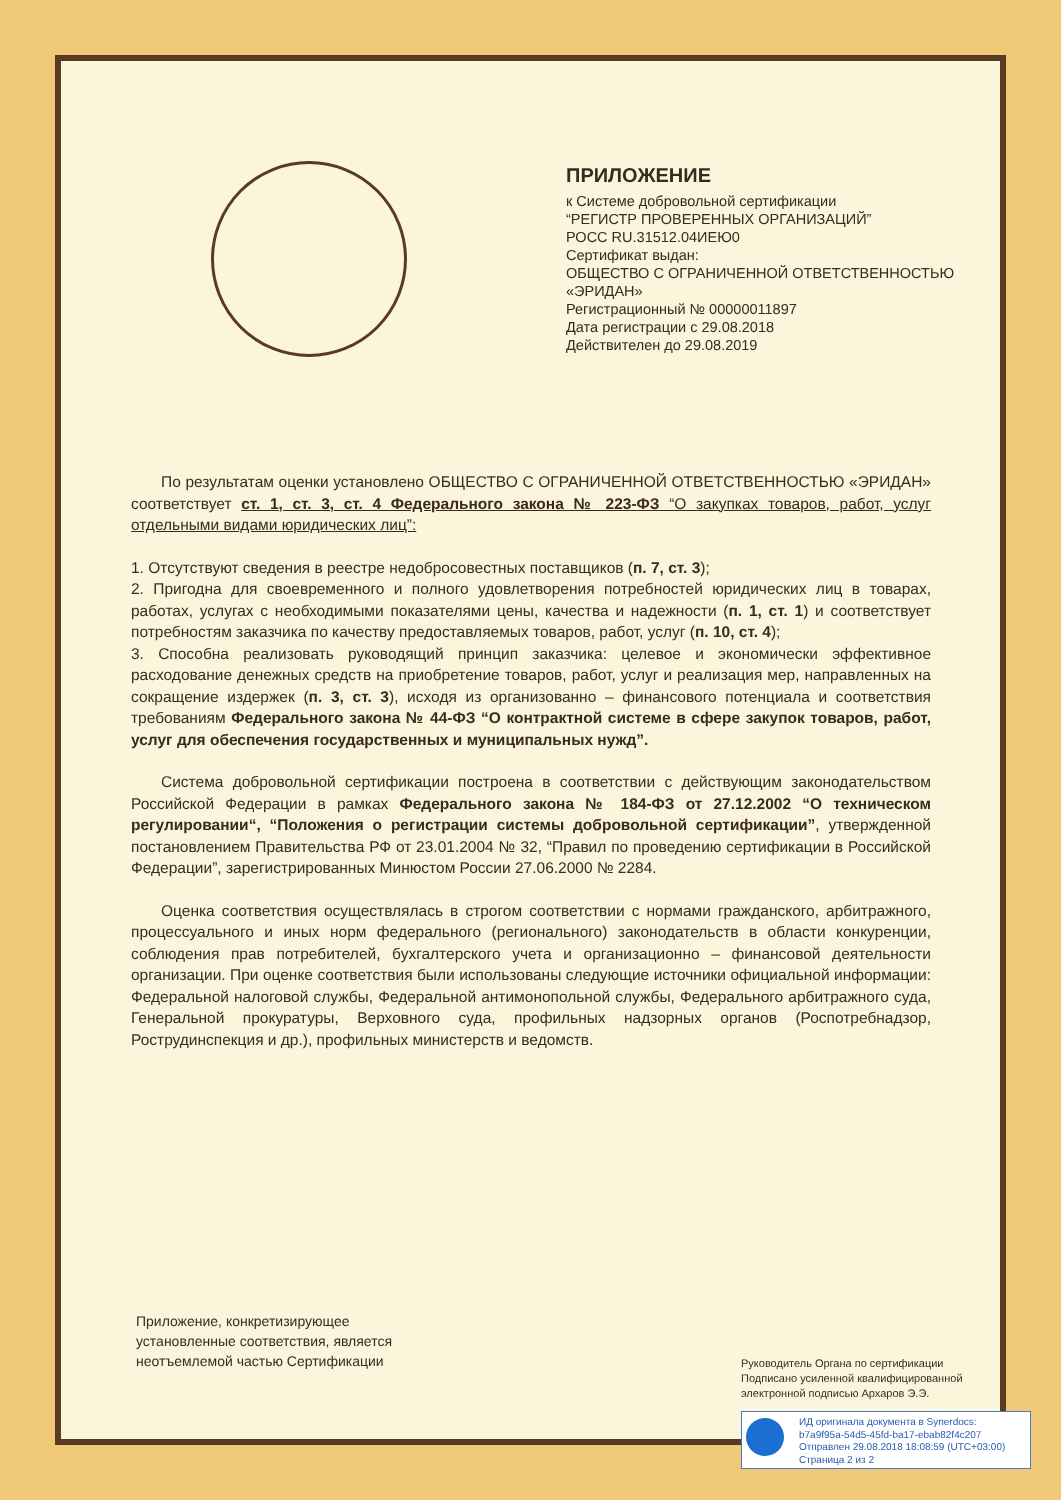ПРИЛОЖЕНИЕ
к Системе добровольной сертификации
“РЕГИСТР ПРОВЕРЕННЫХ ОРГАНИЗАЦИЙ”
РОСС RU.31512.04ИЕЮ0
Сертификат выдан:
ОБЩЕСТВО С ОГРАНИЧЕННОЙ ОТВЕТСТВЕННОСТЬЮ
«ЭРИДАН»
Регистрационный № 00000011897
Дата регистрации с 29.08.2018
Действителен до 29.08.2019
По результатам оценки установлено ОБЩЕСТВО С ОГРАНИЧЕННОЙ ОТВЕТСТВЕННОСТЬЮ «ЭРИДАН» соответствует ст. 1, ст. 3, ст. 4 Федерального закона № 223-ФЗ “О закупках товаров, работ, услуг отдельными видами юридических лиц”:
1. Отсутствуют сведения в реестре недобросовестных поставщиков (п. 7, ст. 3);
2. Пригодна для своевременного и полного удовлетворения потребностей юридических лиц в товарах, работах, услугах с необходимыми показателями цены, качества и надежности (п. 1, ст. 1) и соответствует потребностям заказчика по качеству предоставляемых товаров, работ, услуг (п. 10, ст. 4);
3. Способна реализовать руководящий принцип заказчика: целевое и экономически эффективное расходование денежных средств на приобретение товаров, работ, услуг и реализация мер, направленных на сокращение издержек (п. 3, ст. 3), исходя из организованно – финансового потенциала и соответствия требованиям Федерального закона № 44-ФЗ “О контрактной системе в сфере закупок товаров, работ, услуг для обеспечения государственных и муниципальных нужд”.
Система добровольной сертификации построена в соответствии с действующим законодательством Российской Федерации в рамках Федерального закона № 184-ФЗ от 27.12.2002 “О техническом регулировании“, “Положения о регистрации системы добровольной сертификации”, утвержденной постановлением Правительства РФ от 23.01.2004 № 32, “Правил по проведению сертификации в Российской Федерации”, зарегистрированных Минюстом России 27.06.2000 № 2284.
Оценка соответствия осуществлялась в строгом соответствии с нормами гражданского, арбитражного, процессуального и иных норм федерального (регионального) законодательств в области конкуренции, соблюдения прав потребителей, бухгалтерского учета и организационно – финансовой деятельности организации. При оценке соответствия были использованы следующие источники официальной информации: Федеральной налоговой службы, Федеральной антимонопольной службы, Федерального арбитражного суда, Генеральной прокуратуры, Верховного суда, профильных надзорных органов (Роспотребнадзор, Рострудинспекция и др.), профильных министерств и ведомств.
Приложение, конкретизирующее
установленные соответствия, является
неотъемлемой частью Сертификации
Руководитель Органа по сертификации
Подписано усиленной квалифицированной
электронной подписью Архаров Э.Э.
ИД оригинала документа в Synerdocs:
b7a9f95a-54d5-45fd-ba17-ebab82f4c207
Отправлен 29.08.2018 18:08:59 (UTC+03:00)
Страница 2 из 2